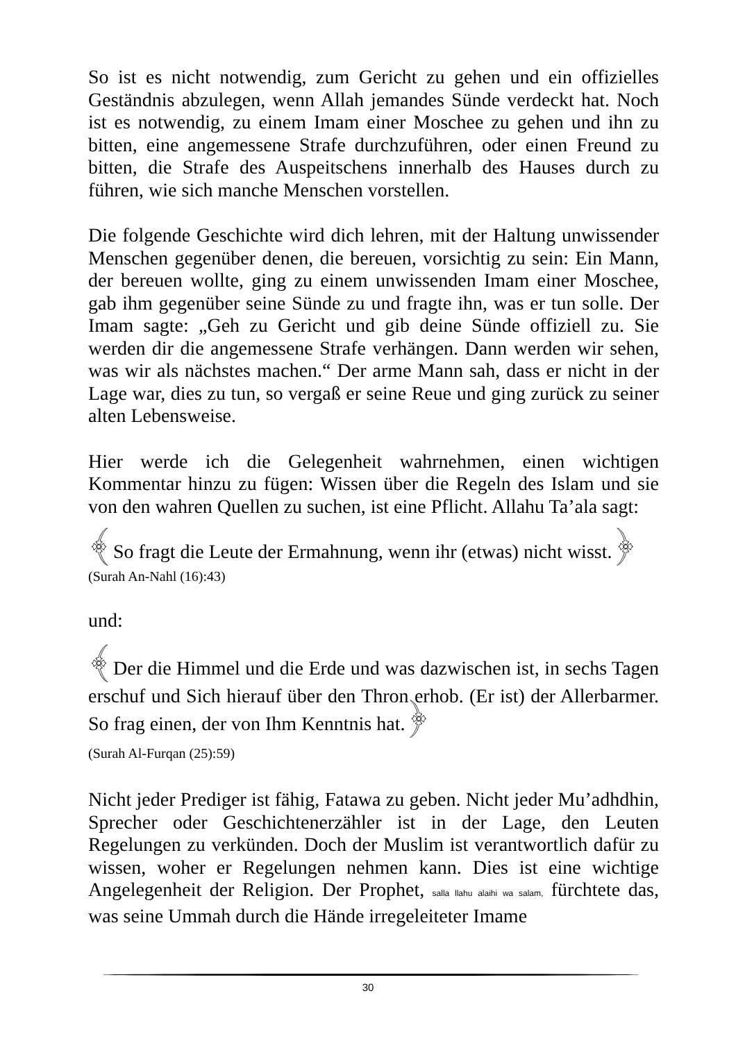So ist es nicht notwendig, zum Gericht zu gehen und ein offizielles Geständnis abzulegen, wenn Allah jemandes Sünde verdeckt hat. Noch ist es notwendig, zu einem Imam einer Moschee zu gehen und ihn zu bitten, eine angemessene Strafe durchzuführen, oder einen Freund zu bitten, die Strafe des Auspeitschens innerhalb des Hauses durch zu führen, wie sich manche Menschen vorstellen.
Die folgende Geschichte wird dich lehren, mit der Haltung unwissender Menschen gegenüber denen, die bereuen, vorsichtig zu sein: Ein Mann, der bereuen wollte, ging zu einem unwissenden Imam einer Moschee, gab ihm gegenüber seine Sünde zu und fragte ihn, was er tun solle. Der Imam sagte: „Geh zu Gericht und gib deine Sünde offiziell zu. Sie werden dir die angemessene Strafe verhängen. Dann werden wir sehen, was wir als nächstes machen.“ Der arme Mann sah, dass er nicht in der Lage war, dies zu tun, so vergaß er seine Reue und ging zurück zu seiner alten Lebensweise.
Hier werde ich die Gelegenheit wahrnehmen, einen wichtigen Kommentar hinzu zu fügen: Wissen über die Regeln des Islam und sie von den wahren Quellen zu suchen, ist eine Pflicht. Allahu Ta’ala sagt:
﴾So fragt die Leute der Ermahnung, wenn ihr (etwas) nicht wisst.﴿
(Surah An-Nahl (16):43)
und:
﴾Der die Himmel und die Erde und was dazwischen ist, in sechs Tagen erschuf und Sich hierauf über den Thron erhob. (Er ist) der Allerbarmer. So frag einen, der von Ihm Kenntnis hat.﴿
(Surah Al-Furqan (25):59)
Nicht jeder Prediger ist fähig, Fatawa zu geben. Nicht jeder Mu’adhdhin, Sprecher oder Geschichtenerzähler ist in der Lage, den Leuten Regelungen zu verkünden. Doch der Muslim ist verantwortlich dafür zu wissen, woher er Regelungen nehmen kann. Dies ist eine wichtige Angelegenheit der Religion. Der Prophet, salla llahu alaihi wa salam, fürchtete das, was seine Ummah durch die Hände irregeleiteter Imame
30